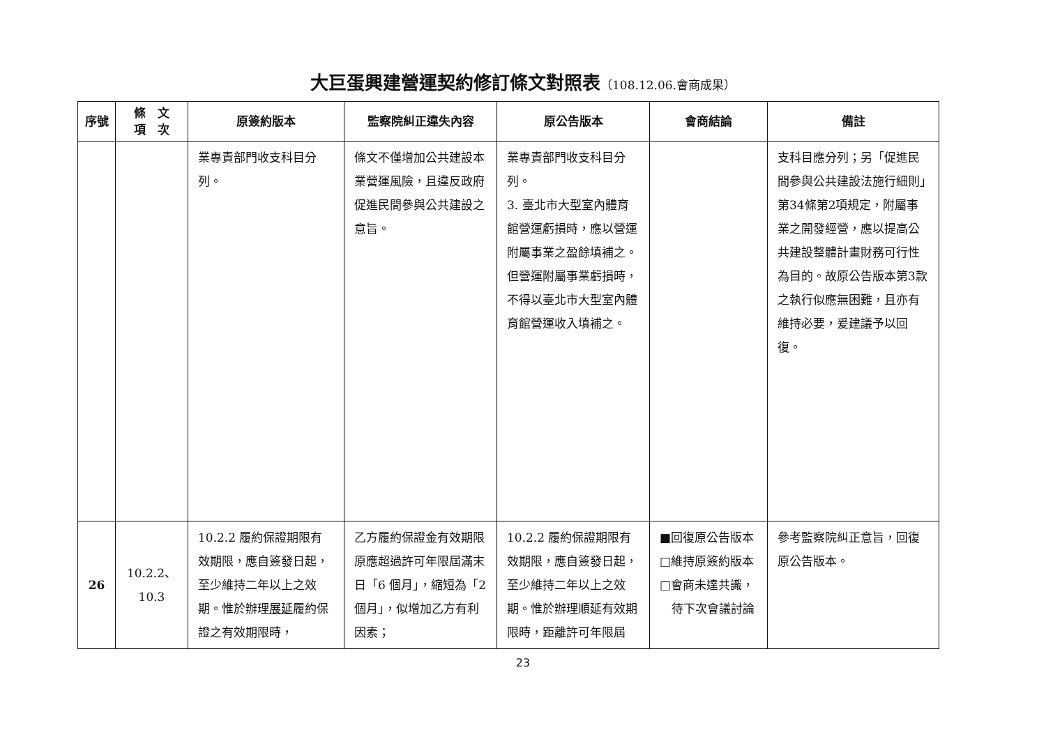大巨蛋興建營運契約修訂條文對照表（108.12.06.會商成果）
| 序號 | 條 文 項 次 | 原簽約版本 | 監察院糾正違失內容 | 原公告版本 | 會商結論 | 備註 |
| --- | --- | --- | --- | --- | --- | --- |
| | | 業專責部門收支科目分列。 | 條文不僅增加公共建設本業營運風險，且違反政府促進民間參與公共建設之意旨。 | 業專責部門收支科目分列。 3. 臺北市大型室內體育館營運虧損時，應以營運附屬事業之盈餘填補之。但營運附屬事業虧損時，不得以臺北市大型室內體育館營運收入填補之。 | | 支科目應分列；另「促進民間參與公共建設法施行細則」第34條第2項規定，附屬事業之開發經營，應以提高公共建設整體計畫財務可行性為目的。故原公告版本第3款之執行似應無困難，且亦有維持必要，爰建議予以回復。 |
| 26 | 10.2.2、 10.3 | 10.2.2 履約保證期限有效期限，應自簽發日起，至少維持二年以上之效期。惟於辦理 展延 履約保證之有效期限時， | 乙方履約保證金有效期限原應超過許可年限屆滿末日「6 個月」，縮短為「2 個月」，似增加乙方有利因素； | 10.2.2 履約保證期限有效期限，應自簽發日起，至少維持二年以上之效期。惟於辦理順延有效期限時，距離許可年限屆 | ■回復原公告版本 □維持原簽約版本 □會商未達共識， 待下次會議討論 | 參考監察院糾正意旨，回復原公告版本。 |
23